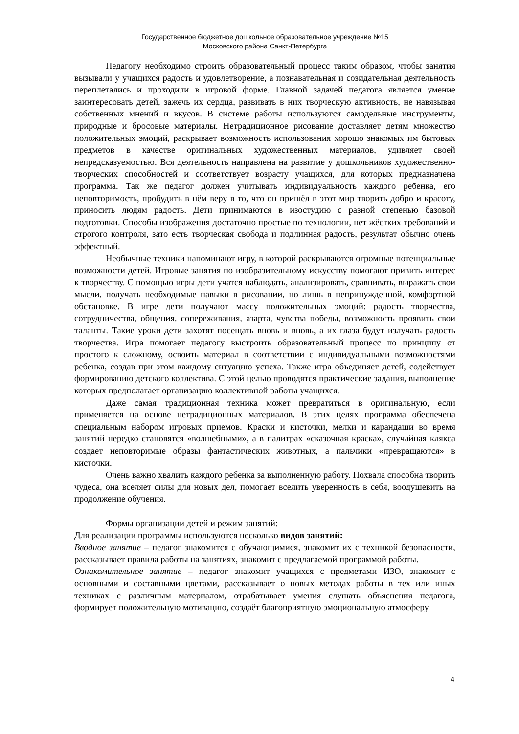Государственное бюджетное дошкольное образовательное учреждение №15
Московского района Санкт-Петербурга
Педагогу необходимо строить образовательный процесс таким образом, чтобы занятия вызывали у учащихся радость и удовлетворение, а познавательная и созидательная деятельность переплетались и проходили в игровой форме. Главной задачей педагога является умение заинтересовать детей, зажечь их сердца, развивать в них творческую активность, не навязывая собственных мнений и вкусов. В системе работы используются самодельные инструменты, природные и бросовые материалы. Нетрадиционное рисование доставляет детям множество положительных эмоций, раскрывает возможность использования хорошо знакомых им бытовых предметов в качестве оригинальных художественных материалов, удивляет своей непредсказуемостью. Вся деятельность направлена на развитие у дошкольников художественно-творческих способностей и соответствует возрасту учащихся, для которых предназначена программа. Так же педагог должен учитывать индивидуальность каждого ребенка, его неповторимость, пробудить в нём веру в то, что он пришёл в этот мир творить добро и красоту, приносить людям радость. Дети принимаются в изостудию с разной степенью базовой подготовки. Способы изображения достаточно простые по технологии, нет жёстких требований и строгого контроля, зато есть творческая свобода и подлинная радость, результат обычно очень эффектный.
Необычные техники напоминают игру, в которой раскрываются огромные потенциальные возможности детей. Игровые занятия по изобразительному искусству помогают привить интерес к творчеству. С помощью игры дети учатся наблюдать, анализировать, сравнивать, выражать свои мысли, получать необходимые навыки в рисовании, но лишь в непринужденной, комфортной обстановке. В игре дети получают массу положительных эмоций: радость творчества, сотрудничества, общения, сопереживания, азарта, чувства победы, возможность проявить свои таланты. Такие уроки дети захотят посещать вновь и вновь, а их глаза будут излучать радость творчества. Игра помогает педагогу выстроить образовательный процесс по принципу от простого к сложному, освоить материал в соответствии с индивидуальными возможностями ребенка, создав при этом каждому ситуацию успеха. Также игра объединяет детей, содействует формированию детского коллектива. С этой целью проводятся практические задания, выполнение которых предполагает организацию коллективной работы учащихся.
Даже самая традиционная техника может превратиться в оригинальную, если применяется на основе нетрадиционных материалов. В этих целях программа обеспечена специальным набором игровых приемов. Краски и кисточки, мелки и карандаши во время занятий нередко становятся «волшебными», а в палитрах «сказочная краска», случайная клякса создает неповторимые образы фантастических животных, а пальчики «превращаются» в кисточки.
Очень важно хвалить каждого ребенка за выполненную работу. Похвала способна творить чудеса, она вселяет силы для новых дел, помогает вселить уверенность в себя, воодушевить на продолжение обучения.
Формы организации детей и режим занятий:
Для реализации программы используются несколько видов занятий:
Вводное занятие – педагог знакомится с обучающимися, знакомит их с техникой безопасности, рассказывает правила работы на занятиях, знакомит с предлагаемой программой работы.
Ознакомительное занятие – педагог знакомит учащихся с предметами ИЗО, знакомит с основными и составными цветами, рассказывает о новых методах работы в тех или иных техниках с различным материалом, отрабатывает умения слушать объяснения педагога, формирует положительную мотивацию, создаёт благоприятную эмоциональную атмосферу.
4